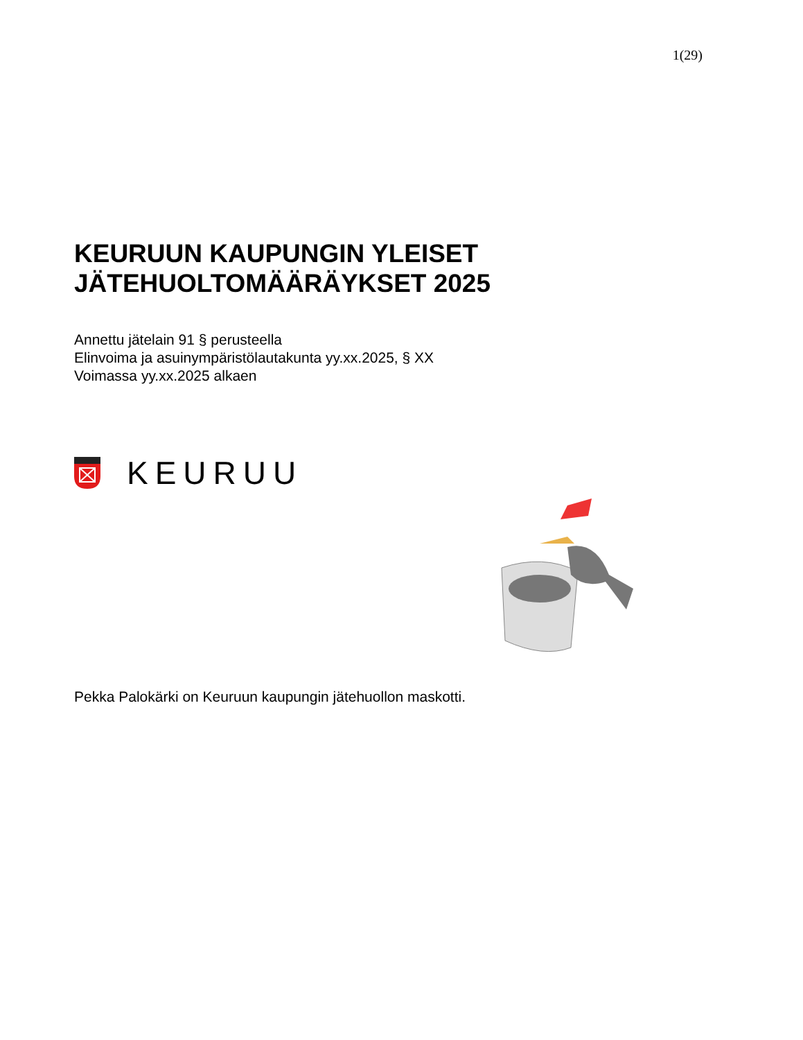1(29)
KEURUUN KAUPUNGIN YLEISET
JÄTEHUOLTOMÄÄRÄYKSET 2025
Annettu jätelain 91 § perusteella
Elinvoima ja asuinympäristölautakunta yy.xx.2025, § XX
Voimassa yy.xx.2025 alkaen
KEURUU
Pekka Palokärki on Keuruun kaupungin jätehuollon maskotti.